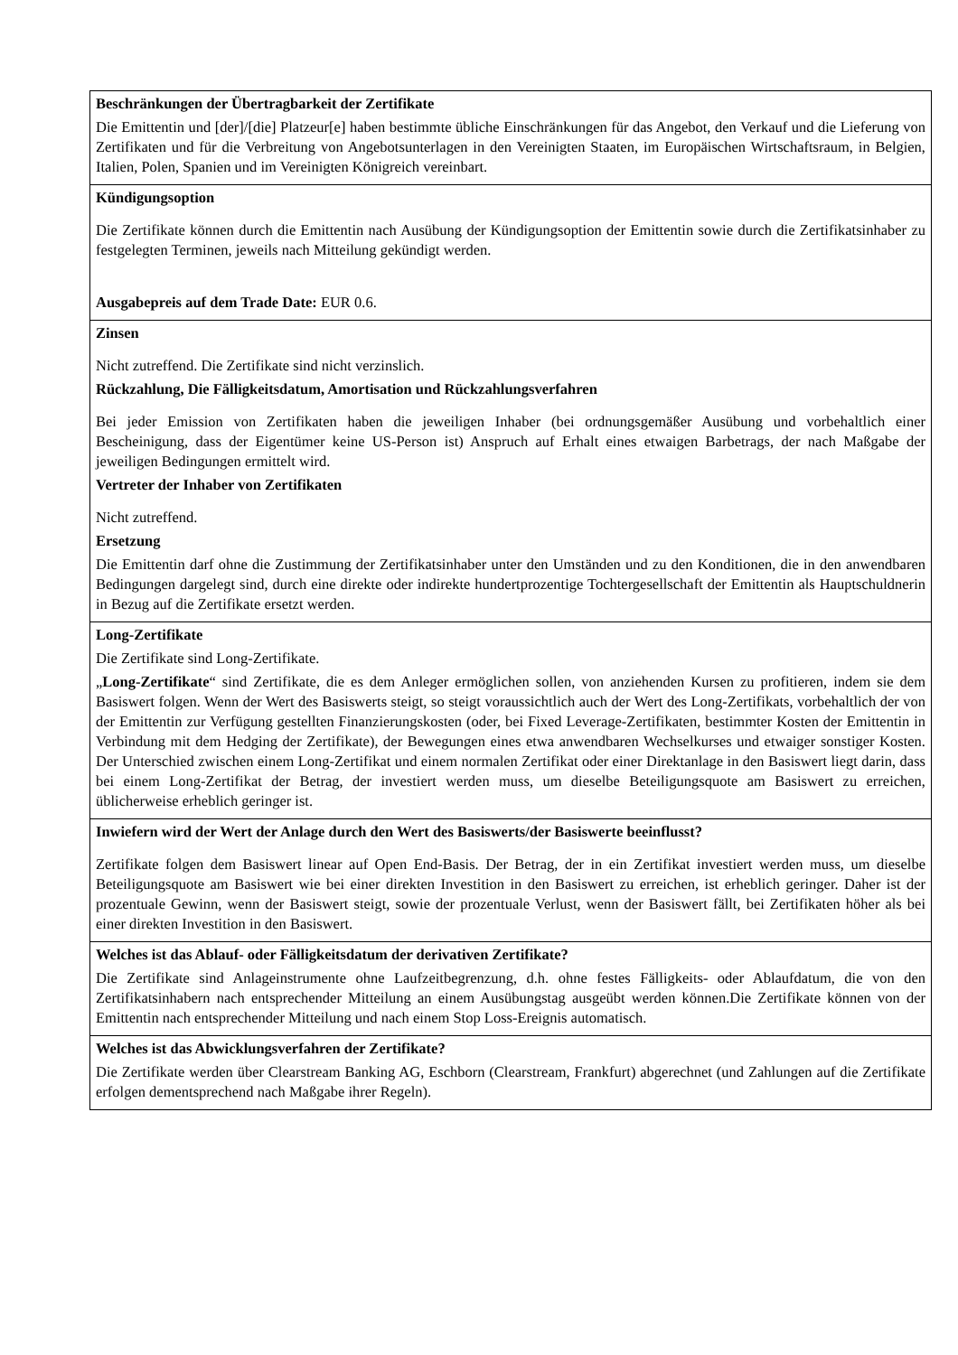| Beschränkungen der Übertragbarkeit der Zertifikate Die Emittentin und [der]/[die] Platzeur[e] haben bestimmte übliche Einschränkungen für das Angebot, den Verkauf und die Lieferung von Zertifikaten und für die Verbreitung von Angebotsunterlagen in den Vereinigten Staaten, im Europäischen Wirtschaftsraum, in Belgien, Italien, Polen, Spanien und im Vereinigten Königreich vereinbart. |
| Kündigungsoption Die Zertifikate können durch die Emittentin nach Ausübung der Kündigungsoption der Emittentin sowie durch die Zertifikatsinhaber zu festgelegten Terminen, jeweils nach Mitteilung gekündigt werden. Ausgabepreis auf dem Trade Date: EUR 0.6. |
| Zinsen Nicht zutreffend. Die Zertifikate sind nicht verzinslich. Rückzahlung, Die Fälligkeitsdatum, Amortisation und Rückzahlungsverfahren Bei jeder Emission von Zertifikaten haben die jeweiligen Inhaber (bei ordnungsgemäßer Ausübung und vorbehaltlich einer Bescheinigung, dass der Eigentümer keine US-Person ist) Anspruch auf Erhalt eines etwaigen Barbetrags, der nach Maßgabe der jeweiligen Bedingungen ermittelt wird. Vertreter der Inhaber von Zertifikaten Nicht zutreffend. Ersetzung Die Emittentin darf ohne die Zustimmung der Zertifikatsinhaber unter den Umständen und zu den Konditionen, die in den anwendbaren Bedingungen dargelegt sind, durch eine direkte oder indirekte hundertprozentige Tochtergesellschaft der Emittentin als Hauptschuldnerin in Bezug auf die Zertifikate ersetzt werden. |
| Long-Zertifikate Die Zertifikate sind Long-Zertifikate. „ Long-Zertifikate “ sind Zertifikate, die es dem Anleger ermöglichen sollen, von anziehenden Kursen zu profitieren, indem sie dem Basiswert folgen. Wenn der Wert des Basiswerts steigt, so steigt voraussichtlich auch der Wert des Long-Zertifikats, vorbehaltlich der von der Emittentin zur Verfügung gestellten Finanzierungskosten (oder, bei Fixed Leverage-Zertifikaten, bestimmter Kosten der Emittentin in Verbindung mit dem Hedging der Zertifikate), der Bewegungen eines etwa anwendbaren Wechselkurses und etwaiger sonstiger Kosten. Der Unterschied zwischen einem Long-Zertifikat und einem normalen Zertifikat oder einer Direktanlage in den Basiswert liegt darin, dass bei einem Long-Zertifikat der Betrag, der investiert werden muss, um dieselbe Beteiligungsquote am Basiswert zu erreichen, üblicherweise erheblich geringer ist. |
| Inwiefern wird der Wert der Anlage durch den Wert des Basiswerts/der Basiswerte beeinflusst? Zertifikate folgen dem Basiswert linear auf Open End-Basis. Der Betrag, der in ein Zertifikat investiert werden muss, um dieselbe Beteiligungsquote am Basiswert wie bei einer direkten Investition in den Basiswert zu erreichen, ist erheblich geringer. Daher ist der prozentuale Gewinn, wenn der Basiswert steigt, sowie der prozentuale Verlust, wenn der Basiswert fällt, bei Zertifikaten höher als bei einer direkten Investition in den Basiswert. |
| Welches ist das Ablauf- oder Fälligkeitsdatum der derivativen Zertifikate? Die Zertifikate sind Anlageinstrumente ohne Laufzeitbegrenzung, d.h. ohne festes Fälligkeits- oder Ablaufdatum, die von den Zertifikatsinhabern nach entsprechender Mitteilung an einem Ausübungstag ausgeübt werden können.Die Zertifikate können von der Emittentin nach entsprechender Mitteilung und nach einem Stop Loss-Ereignis automatisch. |
| Welches ist das Abwicklungsverfahren der Zertifikate? Die Zertifikate werden über Clearstream Banking AG, Eschborn (Clearstream, Frankfurt) abgerechnet (und Zahlungen auf die Zertifikate erfolgen dementsprechend nach Maßgabe ihrer Regeln). |